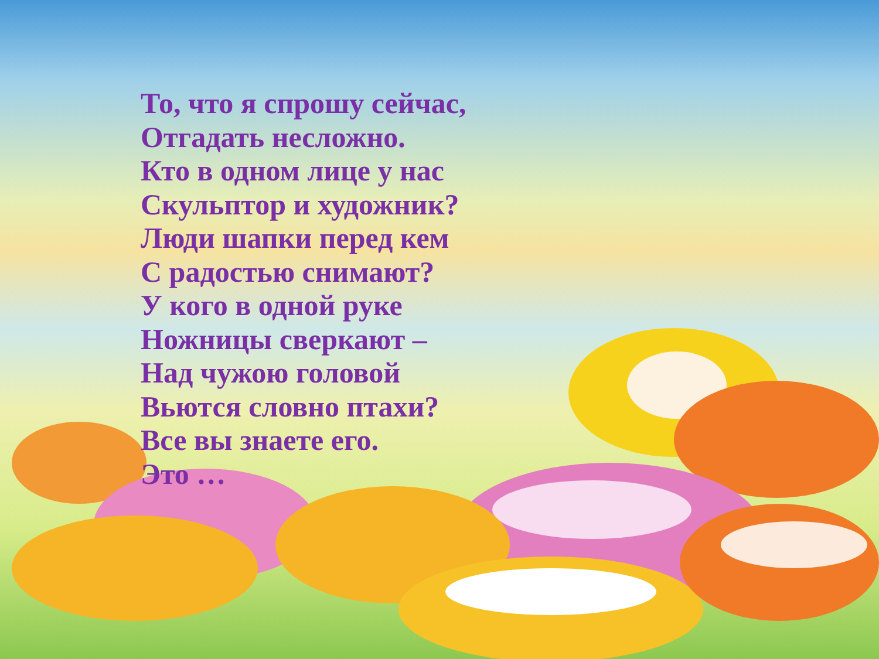То, что я спрошу сейчас,
Отгадать несложно.
Кто в одном лице у нас
Скульптор и художник?
Люди шапки перед кем
С радостью снимают?
У кого в одной руке
Ножницы сверкают –
Над чужою головой
Вьются словно птахи?
Все вы знаете его.
Это …